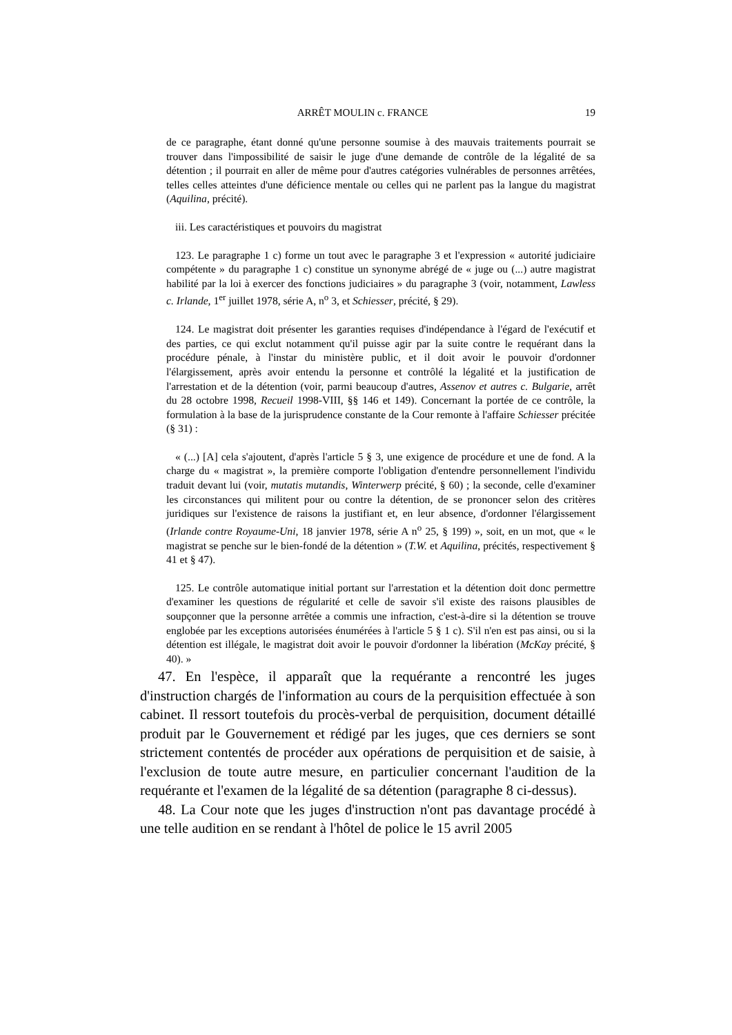ARRÊT MOULIN c. FRANCE 19
de ce paragraphe, étant donné qu'une personne soumise à des mauvais traitements pourrait se trouver dans l'impossibilité de saisir le juge d'une demande de contrôle de la légalité de sa détention ; il pourrait en aller de même pour d'autres catégories vulnérables de personnes arrêtées, telles celles atteintes d'une déficience mentale ou celles qui ne parlent pas la langue du magistrat (Aquilina, précité).
iii. Les caractéristiques et pouvoirs du magistrat
123. Le paragraphe 1 c) forme un tout avec le paragraphe 3 et l'expression « autorité judiciaire compétente » du paragraphe 1 c) constitue un synonyme abrégé de « juge ou (...) autre magistrat habilité par la loi à exercer des fonctions judiciaires » du paragraphe 3 (voir, notamment, Lawless c. Irlande, 1<sup>er</sup> juillet 1978, série A, n<sup>o</sup> 3, et Schiesser, précité, § 29).
124. Le magistrat doit présenter les garanties requises d'indépendance à l'égard de l'exécutif et des parties, ce qui exclut notamment qu'il puisse agir par la suite contre le requérant dans la procédure pénale, à l'instar du ministère public, et il doit avoir le pouvoir d'ordonner l'élargissement, après avoir entendu la personne et contrôlé la légalité et la justification de l'arrestation et de la détention (voir, parmi beaucoup d'autres, Assenov et autres c. Bulgarie, arrêt du 28 octobre 1998, Recueil 1998-VIII, §§ 146 et 149). Concernant la portée de ce contrôle, la formulation à la base de la jurisprudence constante de la Cour remonte à l'affaire Schiesser précitée (§ 31) :
« (...) [A] cela s'ajoutent, d'après l'article 5 § 3, une exigence de procédure et une de fond. A la charge du « magistrat », la première comporte l'obligation d'entendre personnellement l'individu traduit devant lui (voir, mutatis mutandis, Winterwerp précité, § 60) ; la seconde, celle d'examiner les circonstances qui militent pour ou contre la détention, de se prononcer selon des critères juridiques sur l'existence de raisons la justifiant et, en leur absence, d'ordonner l'élargissement (Irlande contre Royaume-Uni, 18 janvier 1978, série A n<sup>o</sup> 25, § 199) », soit, en un mot, que « le magistrat se penche sur le bien-fondé de la détention » (T.W. et Aquilina, précités, respectivement § 41 et § 47).
125. Le contrôle automatique initial portant sur l'arrestation et la détention doit donc permettre d'examiner les questions de régularité et celle de savoir s'il existe des raisons plausibles de soupçonner que la personne arrêtée a commis une infraction, c'est-à-dire si la détention se trouve englobée par les exceptions autorisées énumérées à l'article 5 § 1 c). S'il n'en est pas ainsi, ou si la détention est illégale, le magistrat doit avoir le pouvoir d'ordonner la libération (McKay précité, § 40). »
47. En l'espèce, il apparaît que la requérante a rencontré les juges d'instruction chargés de l'information au cours de la perquisition effectuée à son cabinet. Il ressort toutefois du procès-verbal de perquisition, document détaillé produit par le Gouvernement et rédigé par les juges, que ces derniers se sont strictement contentés de procéder aux opérations de perquisition et de saisie, à l'exclusion de toute autre mesure, en particulier concernant l'audition de la requérante et l'examen de la légalité de sa détention (paragraphe 8 ci-dessus).
48. La Cour note que les juges d'instruction n'ont pas davantage procédé à une telle audition en se rendant à l'hôtel de police le 15 avril 2005